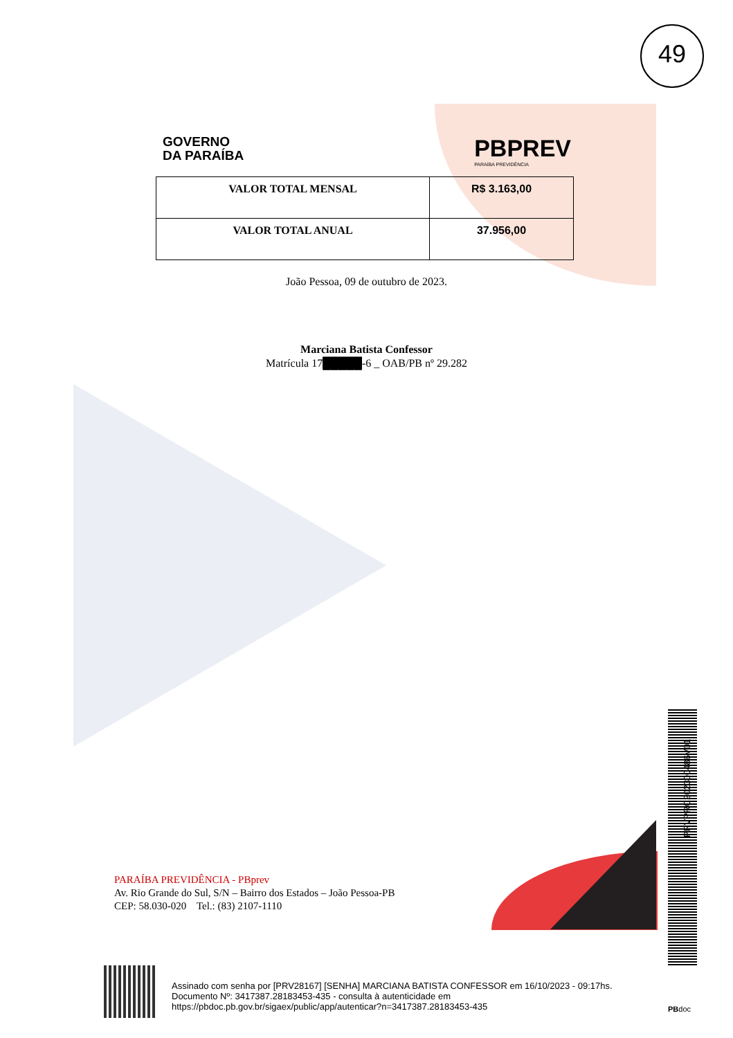49
GOVERNO
DA PARAÍBA
PBPREV
PARAÍBA PREVIDÊNCIA
| VALOR TOTAL MENSAL | R$ 3.163,00 |
| VALOR TOTAL ANUAL | 37.956,00 |
João Pessoa, 09 de outubro de 2023.
Marciana Batista Confessor
Matrícula 17█████-6 _ OAB/PB nº 29.282
PARAÍBA PREVIDÊNCIA - PBprev
Av. Rio Grande do Sul, S/N – Bairro dos Estados – João Pessoa-PB
CEP: 58.030-020 Tel.: (83) 2107-1110
PRVPRC202300486V01
Assinado com senha por [PRV28167] [SENHA] MARCIANA BATISTA CONFESSOR em 16/10/2023 - 09:17hs.
Documento Nº: 3417387.28183453-435 - consulta à autenticidade em
https://pbdoc.pb.gov.br/sigaex/public/app/autenticar?n=3417387.28183453-435
PBdoc